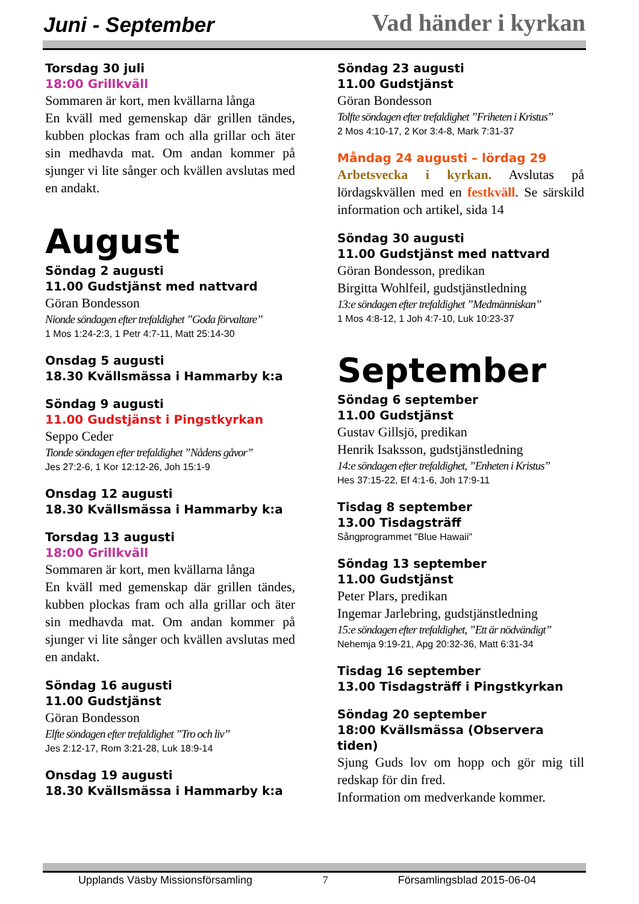Juni - September Vad händer i kyrkan
Torsdag 30 juli
18:00 Grillkväll
Sommaren är kort, men kvällarna långa
En kväll med gemenskap där grillen tändes, kubben plockas fram och alla grillar och äter sin medhavda mat. Om andan kommer på sjunger vi lite sånger och kvällen avslutas med en andakt.
August
Söndag 2 augusti
11.00 Gudstjänst med nattvard
Göran Bondesson
Nionde söndagen efter trefaldighet ”Goda förvaltare”
1 Mos 1:24-2:3, 1 Petr 4:7-11, Matt 25:14-30
Onsdag 5 augusti
18.30 Kvällsmässa i Hammarby k:a
Söndag 9 augusti
11.00 Gudstjänst i Pingstkyrkan
Seppo Ceder
Tionde söndagen efter trefaldighet ”Nådens gåvor”
Jes 27:2-6, 1 Kor 12:12-26, Joh 15:1-9
Onsdag 12 augusti
18.30 Kvällsmässa i Hammarby k:a
Torsdag 13 augusti
18:00 Grillkväll
Sommaren är kort, men kvällarna långa
En kväll med gemenskap där grillen tändes, kubben plockas fram och alla grillar och äter sin medhavda mat. Om andan kommer på sjunger vi lite sånger och kvällen avslutas med en andakt.
Söndag 16 augusti
11.00 Gudstjänst
Göran Bondesson
Elfte söndagen efter trefaldighet ”Tro och liv”
Jes 2:12-17, Rom 3:21-28, Luk 18:9-14
Onsdag 19 augusti
18.30 Kvällsmässa i Hammarby k:a
Söndag 23 augusti
11.00 Gudstjänst
Göran Bondesson
Tolfte söndagen efter trefaldighet ”Friheten i Kristus”
2 Mos 4:10-17, 2 Kor 3:4-8, Mark 7:31-37
Måndag 24 augusti – lördag 29
Arbetsvecka i kyrkan. Avslutas på lördagskvällen med en festkväll. Se särskild information och artikel, sida 14
Söndag 30 augusti
11.00 Gudstjänst med nattvard
Göran Bondesson, predikan
Birgitta Wohlfeil, gudstjänstledning
13:e söndagen efter trefaldighet ”Medmänniskan”
1 Mos 4:8-12, 1 Joh 4:7-10, Luk 10:23-37
September
Söndag 6 september
11.00 Gudstjänst
Gustav Gillsjö, predikan
Henrik Isaksson, gudstjänstledning
14:e söndagen efter trefaldighet, ”Enheten i Kristus”
Hes 37:15-22, Ef 4:1-6, Joh 17:9-11
Tisdag 8 september
13.00 Tisdagsträff
Sångprogrammet "Blue Hawaii"
Söndag 13 september
11.00 Gudstjänst
Peter Plars, predikan
Ingemar Jarlebring, gudstjänstledning
15:e söndagen efter trefaldighet, ”Ett är nödvändigt”
Nehemja 9:19-21, Apg 20:32-36, Matt 6:31-34
Tisdag 16 september
13.00 Tisdagsträff i Pingstkyrkan
Söndag 20 september
18:00 Kvällsmässa (Observera tiden)
Sjung Guds lov om hopp och gör mig till redskap för din fred.
Information om medverkande kommer.
Upplands Väsby Missionsförsamling 7 Församlingsblad 2015-06-04